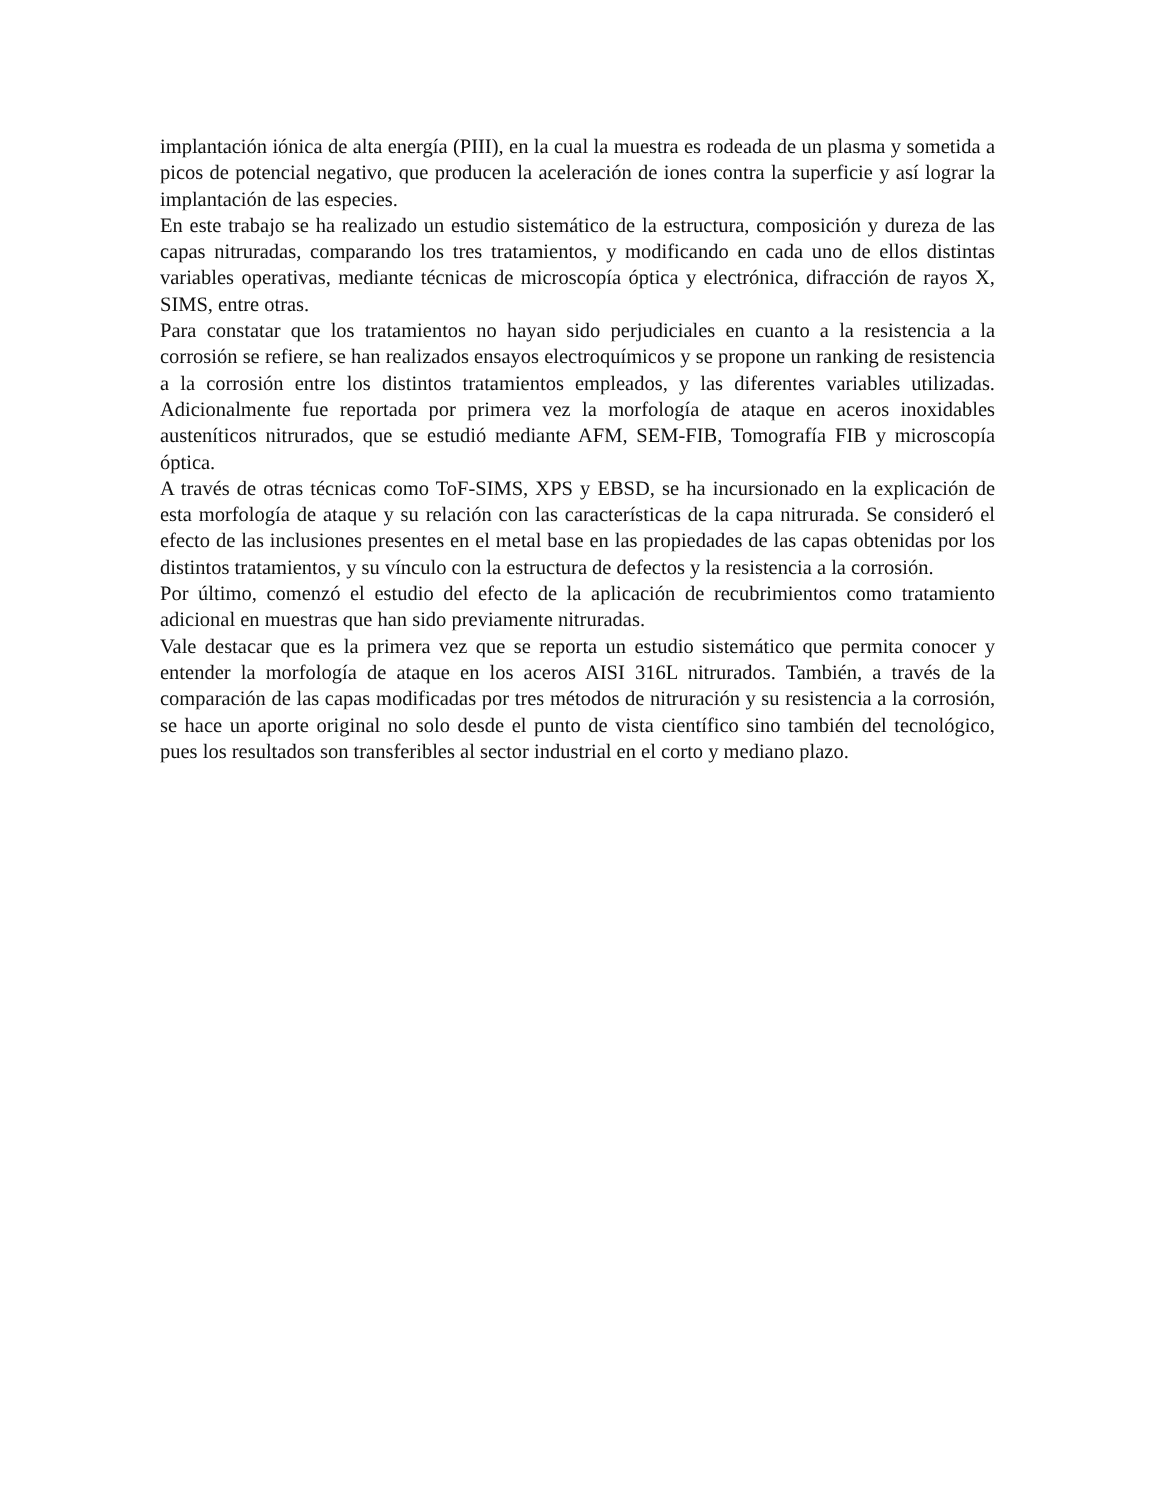implantación iónica de alta energía (PIII), en la cual la muestra es rodeada de un plasma y sometida a picos de potencial negativo, que producen la aceleración de iones contra la superficie y así lograr la implantación de las especies.
En este trabajo se ha realizado un estudio sistemático de la estructura, composición y dureza de las capas nitruradas, comparando los tres tratamientos, y modificando en cada uno de ellos distintas variables operativas, mediante técnicas de microscopía óptica y electrónica, difracción de rayos X, SIMS, entre otras.
Para constatar que los tratamientos no hayan sido perjudiciales en cuanto a la resistencia a la corrosión se refiere, se han realizados ensayos electroquímicos y se propone un ranking de resistencia a la corrosión entre los distintos tratamientos empleados, y las diferentes variables utilizadas. Adicionalmente fue reportada por primera vez la morfología de ataque en aceros inoxidables austeníticos nitrurados, que se estudió mediante AFM, SEM-FIB, Tomografía FIB y microscopía óptica.
A través de otras técnicas como ToF-SIMS, XPS y EBSD, se ha incursionado en la explicación de esta morfología de ataque y su relación con las características de la capa nitrurada. Se consideró el efecto de las inclusiones presentes en el metal base en las propiedades de las capas obtenidas por los distintos tratamientos, y su vínculo con la estructura de defectos y la resistencia a la corrosión.
Por último, comenzó el estudio del efecto de la aplicación de recubrimientos como tratamiento adicional en muestras que han sido previamente nitruradas.
Vale destacar que es la primera vez que se reporta un estudio sistemático que permita conocer y entender la morfología de ataque en los aceros AISI 316L nitrurados. También, a través de la comparación de las capas modificadas por tres métodos de nitruración y su resistencia a la corrosión, se hace un aporte original no solo desde el punto de vista científico sino también del tecnológico, pues los resultados son transferibles al sector industrial en el corto y mediano plazo.